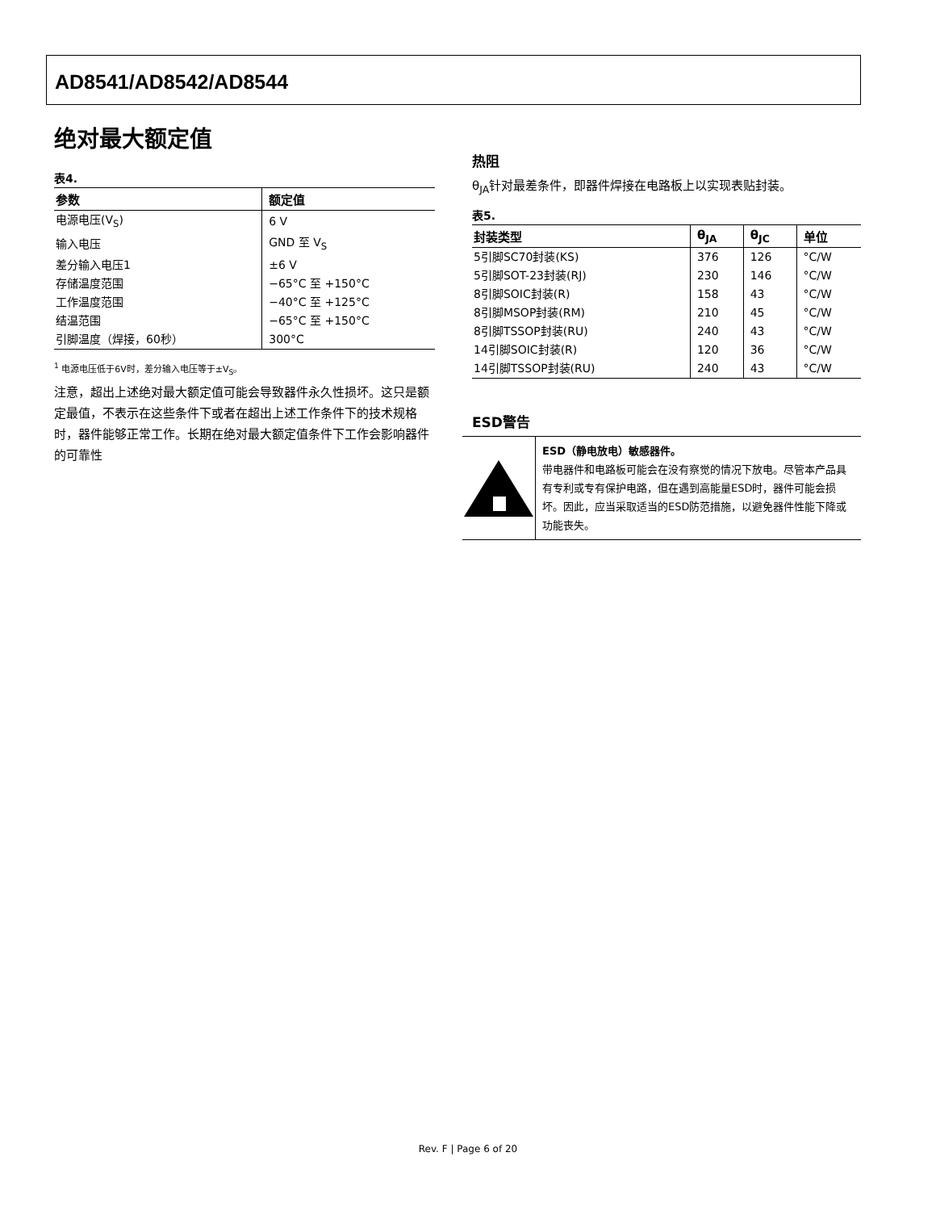AD8541/AD8542/AD8544
绝对最大额定值
表4.
| 参数 | 额定值 |
| --- | --- |
| 电源电压(V<sub>S</sub>) | 6 V |
| 输入电压 | GND 至 V<sub>S</sub> |
| 差分输入电压1 | ±6 V |
| 存储温度范围 | −65°C 至 +150°C |
| 工作温度范围 | −40°C 至 +125°C |
| 结温范围 | −65°C 至 +150°C |
| 引脚温度（焊接，60秒） | 300°C |
<sup>1</sup> 电源电压低于6V时，差分输入电压等于±V<sub>S</sub>。
注意，超出上述绝对最大额定值可能会导致器件永久性损坏。这只是额定最值，不表示在这些条件下或者在超出上述工作条件下的技术规格时，器件能够正常工作。长期在绝对最大额定值条件下工作会影响器件的可靠性
热阻
θ<sub>JA</sub>针对最差条件，即器件焊接在电路板上以实现表贴封装。
表5.
| 封装类型 | θ<sub>JA</sub> | θ<sub>JC</sub> | 单位 |
| --- | --- | --- | --- |
| 5引脚SC70封装(KS) | 376 | 126 | °C/W |
| 5引脚SOT-23封装(RJ) | 230 | 146 | °C/W |
| 8引脚SOIC封装(R) | 158 | 43 | °C/W |
| 8引脚MSOP封装(RM) | 210 | 45 | °C/W |
| 8引脚TSSOP封装(RU) | 240 | 43 | °C/W |
| 14引脚SOIC封装(R) | 120 | 36 | °C/W |
| 14引脚TSSOP封装(RU) | 240 | 43 | °C/W |
ESD警告
ESD（静电放电）敏感器件。
带电器件和电路板可能会在没有察觉的情况下放电。尽管本产品具有专利或专有保护电路，但在遇到高能量ESD时，器件可能会损坏。因此，应当采取适当的ESD防范措施，以避免器件性能下降或功能丧失。
Rev. F | Page 6 of 20